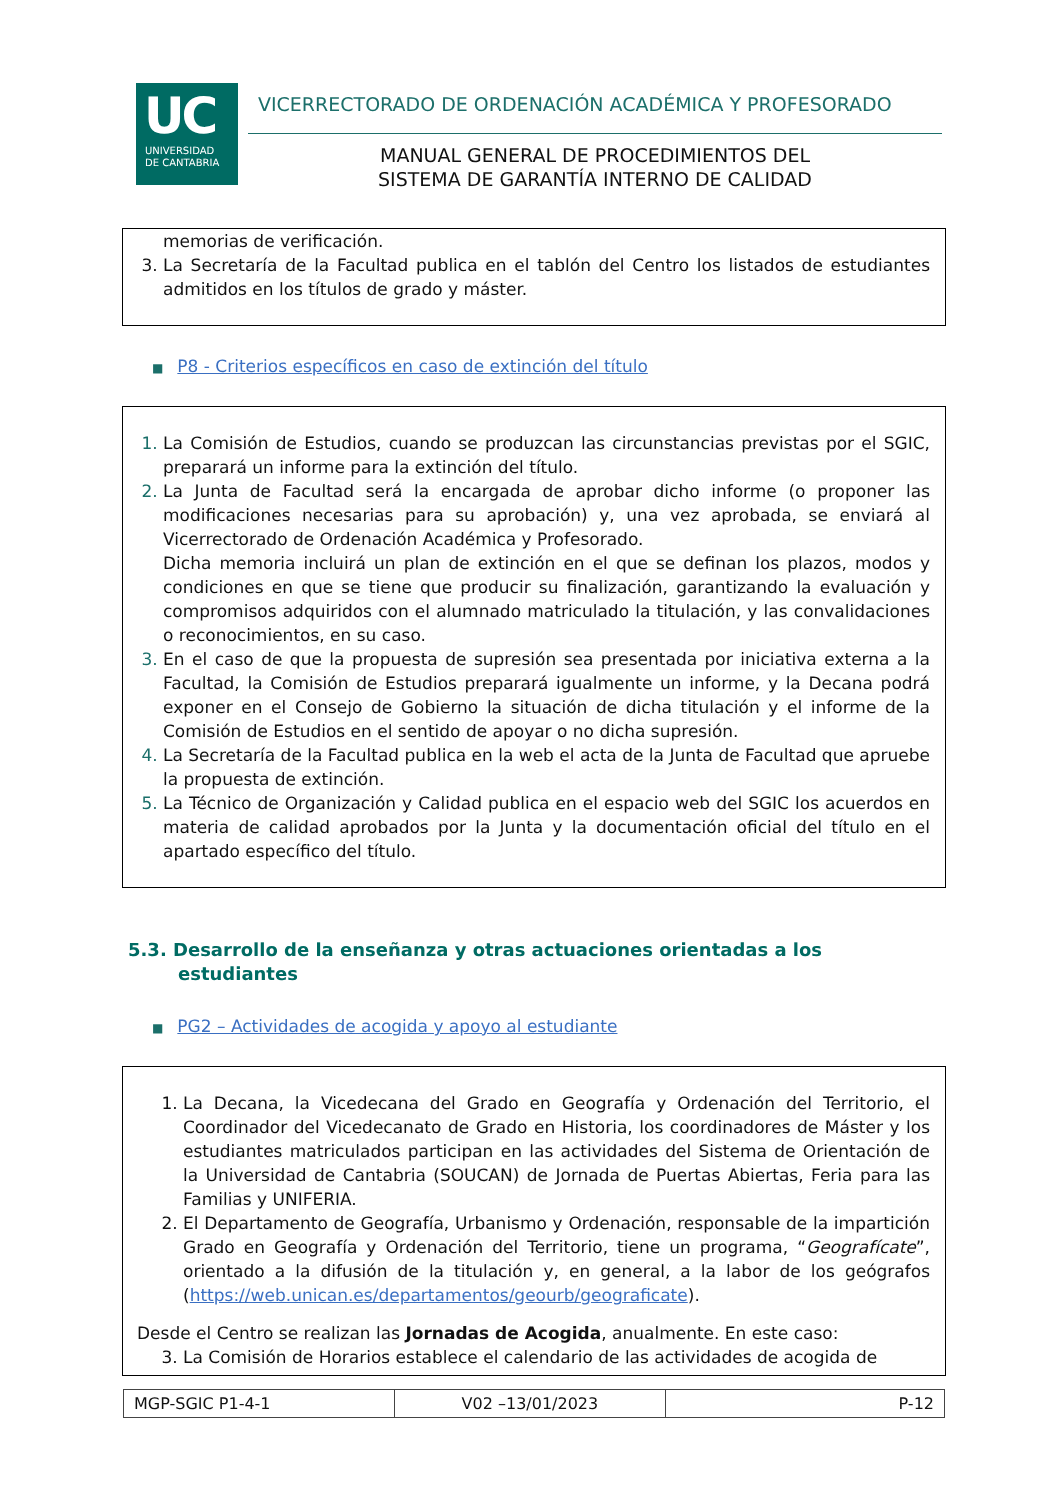UC
UNIVERSIDAD
DE CANTABRIA
VICERRECTORADO DE ORDENACIÓN ACADÉMICA Y PROFESORADO
MANUAL GENERAL DE PROCEDIMIENTOS DEL
SISTEMA DE GARANTÍA INTERNO DE CALIDAD
memorias de verificación.
La Secretaría de la Facultad publica en el tablón del Centro los listados de estudiantes admitidos en los títulos de grado y máster.
■ P8 - Criterios específicos en caso de extinción del título
La Comisión de Estudios, cuando se produzcan las circunstancias previstas por el SGIC, preparará un informe para la extinción del título.
La Junta de Facultad será la encargada de aprobar dicho informe (o proponer las modificaciones necesarias para su aprobación) y, una vez aprobada, se enviará al Vicerrectorado de Ordenación Académica y Profesorado.
Dicha memoria incluirá un plan de extinción en el que se definan los plazos, modos y condiciones en que se tiene que producir su finalización, garantizando la evaluación y compromisos adquiridos con el alumnado matriculado la titulación, y las convalidaciones o reconocimientos, en su caso.
En el caso de que la propuesta de supresión sea presentada por iniciativa externa a la Facultad, la Comisión de Estudios preparará igualmente un informe, y la Decana podrá exponer en el Consejo de Gobierno la situación de dicha titulación y el informe de la Comisión de Estudios en el sentido de apoyar o no dicha supresión.
La Secretaría de la Facultad publica en la web el acta de la Junta de Facultad que apruebe la propuesta de extinción.
La Técnico de Organización y Calidad publica en el espacio web del SGIC los acuerdos en materia de calidad aprobados por la Junta y la documentación oficial del título en el apartado específico del título.
5.3. Desarrollo de la enseñanza y otras actuaciones orientadas a los
estudiantes
■ PG2 – Actividades de acogida y apoyo al estudiante
La Decana, la Vicedecana del Grado en Geografía y Ordenación del Territorio, el Coordinador del Vicedecanato de Grado en Historia, los coordinadores de Máster y los estudiantes matriculados participan en las actividades del Sistema de Orientación de la Universidad de Cantabria (SOUCAN) de Jornada de Puertas Abiertas, Feria para las Familias y UNIFERIA.
El Departamento de Geografía, Urbanismo y Ordenación, responsable de la impartición Grado en Geografía y Ordenación del Territorio, tiene un programa, “Geografícate”, orientado a la difusión de la titulación y, en general, a la labor de los geógrafos (https://web.unican.es/departamentos/geourb/geograficate).
Desde el Centro se realizan las Jornadas de Acogida, anualmente. En este caso:
La Comisión de Horarios establece el calendario de las actividades de acogida de
| MGP-SGIC P1-4-1 | V02 –13/01/2023 | P-12 |